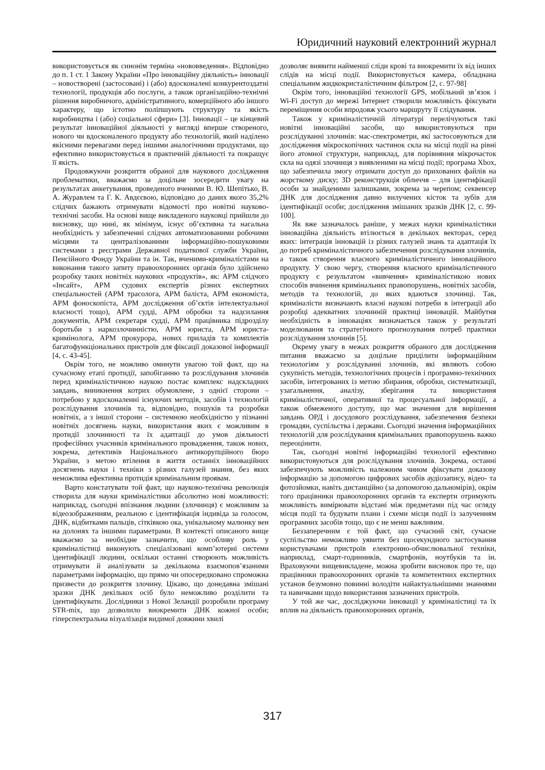Юридичний науковий електронний журнал
використовується як синонім терміна «нововведення». Відповідно до п. 1 ст. 1 Закону України «Про інноваційну діяльність» інновації – новостворені (застосовані) і (або) вдосконалені конкурентоздатні технології, продукція або послуги, а також організаційно-технічні рішення виробничого, адміністративного, комерційного або іншого характеру, що істотно поліпшують структуру та якість виробництва і (або) соціальної сфери» [3]. Інновації – це кінцевий результат інноваційної діяльності у вигляді вперше створеного, нового чи вдосконаленого продукту або технологій, який наділено якісними перевагами перед іншими аналогічними продуктами, що ефективно використовується в практичній діяльності та покращує її якість.
Продовжуючи розкриття обраної для наукового дослідження проблематики, вважаємо за доцільне зосередити увагу на результатах анкетування, проведеного вченими В. Ю. Шепітько, В. А. Журавлем та Г. К. Авдєєвою, відповідно до даних якого 35,2% слідчих бажають отримувати відомості про новітні науково-технічні засоби. На основі вище викладеного науковці прийшли до висновку, що нині, як мінімум, існує об’єктивна та нагальна необхідність у забезпеченні слідчих автоматизованими робочими місцями та централізованими інформаційно-пошуковими системами з реєстрами Державної податкової служби України, Пенсійного Фонду України та ін. Так, вченими-криміналістами на виконання такого запиту правоохоронних органів було здійснено розробку таких новітніх наукових «продуктів», як: АРМ слідчого «Інсайт», АРМ судових експертів різних експертних спеціальностей (АРМ трасолога, АРМ баліста, АРМ економіста, АРМ фоноскопіста, АРМ дослідження об’єктів інтелектуальної власності тощо), АРМ судді, АРМ обробки та надсилання документів, АРМ секретаря судді, АРМ працівника підрозділу боротьби з наркозлочинністю, АРМ юриста, АРМ юриста-кримінолога, АРМ прокурора, нових приладів та комплектів багатофункціональних пристроїв для фіксації доказової інформації [4, с. 43-45].
Окрім того, не можливо оминути увагою той факт, що на сучасному етапі протидії, запобіганню та розслідування злочинів перед криміналістичною наукою постає комплекс надскладних завдань, виникнення котрих обумовлене, з однієї сторони – потребою у вдосконаленні існуючих методів, засобів і технологій розслідування злочинів та, відповідно, пошуків та розробки новітніх, а з іншої сторони – системною необхідністю у пізнанні новітніх досягнень науки, використання яких є можливим в протидії злочинності та їх адаптації до умов діяльності професійних учасників кримінального провадження, також нових, зокрема, детективів Національного антикорупційного бюро України, з метою втілення в життя останніх інноваційних досягнень науки і техніки з різних галузей знання, без яких неможлива ефективна протидія кримінальним проявам.
Варто констатувати той факт, що науково-технічна революція створила для науки криміналістики абсолютно нові можливості: наприклад, сьогодні впізнання людини (злочинця) є можливим за відеозображенням, реальною є ідентифікація індивіда за голосом, ДНК, відбитками пальців, сітківкою ока, унікальному малюнку вен на долонях та іншими параметрами. В контексті описаного вище вважаємо за необхідне зазначити, що особливу роль у криміналістиці виконують спеціалізовані комп’ютерні системи ідентифікації людини, оскільки останні створюють можливість отримувати й аналізувати за декількома взаємопов’язаними параметрами інформацію, що прямо чи опосередковано спроможна призвести до розкриття злочину. Цікаво, що донедавна змішані зразки ДНК декількох осіб було неможливо розділити та ідентифікувати. Дослідники з Нової Зеландії розробили програму STR-mix, що дозволило виокремити ДНК кожної особи; гіперспектральна візуалізація видимої довжини хвилі
дозволяє виявити найменші сліди крові та виокремити їх від інших слідів на місці події. Використовується камера, обладнана спеціальним жидкокристалістичним фільтром [2, с. 97-98]
Окрім того, інноваційні технології GPS, мобільний зв’язок і Wi-Fi доступ до мережі Інтернет створили можливість фіксувати переміщення особи впродовж усього маршруту її слідування.
Також у криміналістичній літературі перелічуються такі новітні інноваційні засоби, що використовуються при розслідуванні злочинів: мас-спектрометри, які застосовуються для дослідження мікроскопічних частинок скла на місці події на рівні його атомної структури, наприклад, для порівняння мікрочасток скла на одязі злочинця з виявленими на місці події; програма Xbox, що забезпечила змогу отримати доступ до прихованих файлів на жорсткому диску; 3D реконструкція обличчя – для ідентифікації особи за знайденими залишками, зокрема за черепом; секвенсер ДНК для дослідження давно вилучених кісток та зубів для ідентифікації особи; дослідження змішаних зразків ДНК [2, с. 99-100].
Як вже зазначалось раніше, у межах науки криміналістики інноваційна діяльність втілюється в декількох векторах, серед яких: інтеграція інновацій із різних галузей знань та адаптація їх до потреб криміналістичного забезпечення розслідування злочинів, а також створення власного криміналістичного інноваційного продукту. У свою чергу, створення власного криміналістичного продукту є результатом «вивчення» криміналістикою нових способів вчинення кримінальних правопорушень, новітніх засобів, методів та технологій, до яких вдаються злочинці. Так, криміналісти визначають власні наукові потреби в інтеграції або розробці адекватних злочинній практиці інновацій. Майбутня необхідність в інноваціях визначається також у результаті моделювання та стратегічного прогнозування потреб практики розслідування злочинів [5].
Окрему увагу в межах розкриття обраного для дослідження питання вважаємо за доцільне приділити інформаційним технологіям у розслідуванні злочинів, які являють собою сукупність методів, технологічних процесів і програмно-технічних засобів, інтегрованих із метою збирання, обробки, систематизації, узагальнення, аналізу, зберігання та використання криміналістичної, оперативної та процесуальної інформації, а також обмеженого доступу, що має значення для вирішення завдань ОРД і досудового розслідування, забезпечення безпеки громадян, суспільства і держави. Сьогодні значення інформаційних технологій для розслідування кримінальних правопорушень важко переоцінити.
Так, сьогодні новітні інформаційні технології ефективно використовуються для розслідування злочинів. Зокрема, останні забезпечують можливість належним чином фіксувати доказову інформацію за допомогою цифрових засобів аудіозапису, відео- та фотозйомки, навіть дистанційно (за допомогою дальномірів), окрім того працівники правоохоронних органів та експерти отримують можливість вимірювати відстані між предметами під час огляду місця події та будувати плани і схеми місця події із залученням програмних засобів тощо, що є не менш важливим.
Беззаперечним є той факт, що сучасний світ, сучасне суспільство неможливо уявити без щосекундного застосування користувачами пристроїв електронно-обчислювальної техніки, наприклад, смарт-годинників, смартфонів, ноутбуків та ін. Враховуючи вищевикладене, можна зробити висновок про те, що працівники правоохоронних органів та компетентних експертних установ безумовно повинні володіти найактуальнішими знаннями та навичками щодо використання зазначених пристроїв.
У той же час, досліджуючи інновації у криміналістиці та їх вплив на діяльність правоохоронних органів,
317